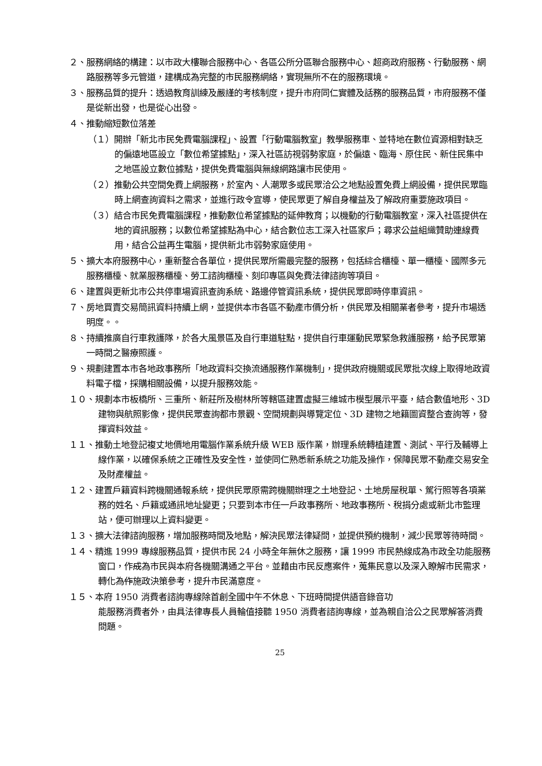２、服務網絡的構建：以市政大樓聯合服務中心、各區公所分區聯合服務中心、超商政府服務、行動服務、網路服務等多元管道，建構成為完整的市民服務網絡，實現無所不在的服務環境。
３、服務品質的提升：透過教育訓練及嚴謹的考核制度，提升市府同仁實體及話務的服務品質，市府服務不僅是從新出發，也是從心出發。
４、推動縮短數位落差
（１）開辦「新北市民免費電腦課程」、設置「行動電腦教室」教學服務車、並特地在數位資源相對缺乏的偏遠地區設立「數位希望據點」，深入社區訪視弱勢家庭，於偏遠、臨海、原住民、新住民集中之地區設立數位據點，提供免費電腦與無線網路讓市民使用。
（２）推動公共空間免費上網服務，於室內、人潮眾多或民眾洽公之地點設置免費上網設備，提供民眾臨時上網查詢資料之需求，並進行政令宣導，使民眾更了解自身權益及了解政府重要施政項目。
（３）結合市民免費電腦課程，推動數位希望據點的延伸教育；以機動的行動電腦教室，深入社區提供在地的資訊服務；以數位希望據點為中心，結合數位志工深入社區家戶；尋求公益組織贊助連線費用，結合公益再生電腦，提供新北市弱勢家庭使用。
５、擴大本府服務中心，重新整合各單位，提供民眾所需最完整的服務，包括綜合櫃檯、單一櫃檯、國際多元服務櫃檯、就業服務櫃檯、勞工諮詢櫃檯、刻印專區與免費法律諮詢等項目。
６、建置與更新北市公共停車場資訊查詢系統、路邊停管資訊系統，提供民眾即時停車資訊。
７、房地買賣交易簡訊資料持續上網，並提供本市各區不動產市價分析，供民眾及相關業者參考，提升市場透明度。。
８、持續推廣自行車救護隊，於各大風景區及自行車道駐點，提供自行車運動民眾緊急救護服務，給予民眾第一時間之醫療照護。
９、規劃建置本市各地政事務所「地政資料交換流通服務作業機制」，提供政府機關或民眾批次線上取得地政資料電子檔，採購相關設備，以提升服務效能。
１０、規劃本市板橋所、三重所、新莊所及樹林所等轄區建置虛擬三維城市模型展示平臺，結合數值地形、3D 建物與航照影像，提供民眾查詢都市景觀、空間規劃與導覽定位、3D 建物之地籍圖資整合查詢等，發揮資料效益。
１１、推動土地登記複丈地價地用電腦作業系統升級 WEB 版作業，辦理系統轉植建置、測試、平行及輔導上線作業，以確保系統之正確性及安全性，並使同仁熟悉新系統之功能及操作，保障民眾不動產交易安全及財產權益。
１２、建置戶籍資料跨機關通報系統，提供民眾原需跨機關辦理之土地登記、土地房屋稅單、駕行照等各項業務的姓名、戶籍或通訊地址變更；只要到本市任一戶政事務所、地政事務所、稅捐分處或新北市監理站，便可辦理以上資料變更。
１３、擴大法律諮詢服務，增加服務時間及地點，解決民眾法律疑問，並提供預約機制，減少民眾等待時間。
１４、精進 1999 專線服務品質，提供市民 24 小時全年無休之服務，讓 1999 市民熱線成為市政全功能服務窗口，作成為市民與本府各機關溝通之平台。並藉由市民反應案件，蒐集民意以及深入瞭解市民需求，轉化為作施政決策參考，提升市民滿意度。
１５、本府 1950 消費者諮詢專線除首創全國中午不休息、下班時間提供語音錄音功
能服務消費者外，由具法律專長人員輪值接聽 1950 消費者諮詢專線，並為親自洽公之民眾解答消費問題。
25